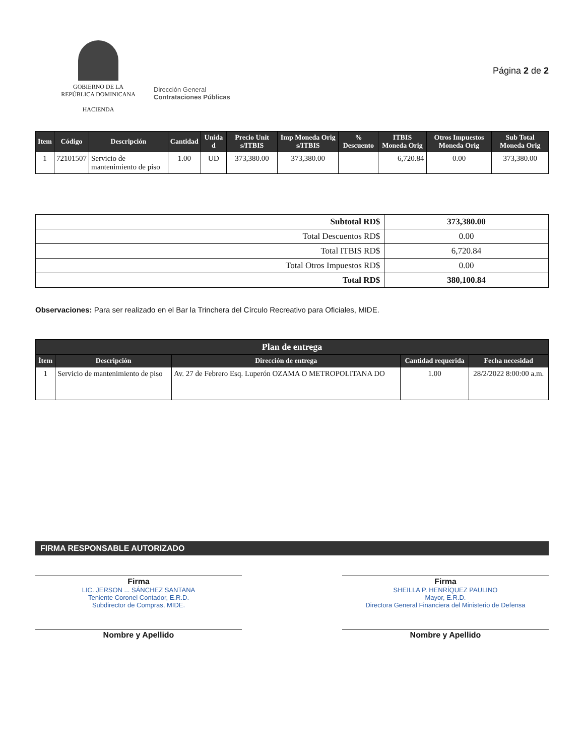GOBIERNO DE LA
REPÚBLICA DOMINICANA
HACIENDA
Dirección General
Contrataciones Públicas
Página 2 de 2
| Item | Código | Descripción | Cantidad | Unida d | Precio Unit s/ITBIS | Imp Moneda Orig s/ITBIS | % Descuento | ITBIS Moneda Orig | Otros Impuestos Moneda Orig | Sub Total Moneda Orig |
| --- | --- | --- | --- | --- | --- | --- | --- | --- | --- | --- |
| 1 | 72101507 | Servicio de mantenimiento de piso | 1.00 | UD | 373,380.00 | 373,380.00 | | 6,720.84 | 0.00 | 373,380.00 |
| Subtotal RD$ | 373,380.00 |
| Total Descuentos RD$ | 0.00 |
| Total ITBIS RD$ | 6,720.84 |
| Total Otros Impuestos RD$ | 0.00 |
| Total RD$ | 380,100.84 |
Observaciones: Para ser realizado en el Bar la Trinchera del Círculo Recreativo para Oficiales, MIDE.
| Plan de entrega | | | | |
| --- | --- | --- | --- | --- |
| Ítem | Descripción | Dirección de entrega | Cantidad requerida | Fecha necesidad |
| 1 | Servicio de mantenimiento de piso | Av. 27 de Febrero Esq. Luperón OZAMA O METROPOLITANA DO | 1.00 | 28/2/2022 8:00:00 a.m. |
FIRMA RESPONSABLE AUTORIZADO
Firma
LIC. JERSON ... SÁNCHEZ SANTANA
Teniente Coronel Contador, E.R.D.
Subdirector de Compras, MIDE.
Nombre y Apellido
Firma
SHEILLA P. HENRÍQUEZ PAULINO
Mayor, E.R.D.
Directora General Financiera del Ministerio de Defensa
Nombre y Apellido